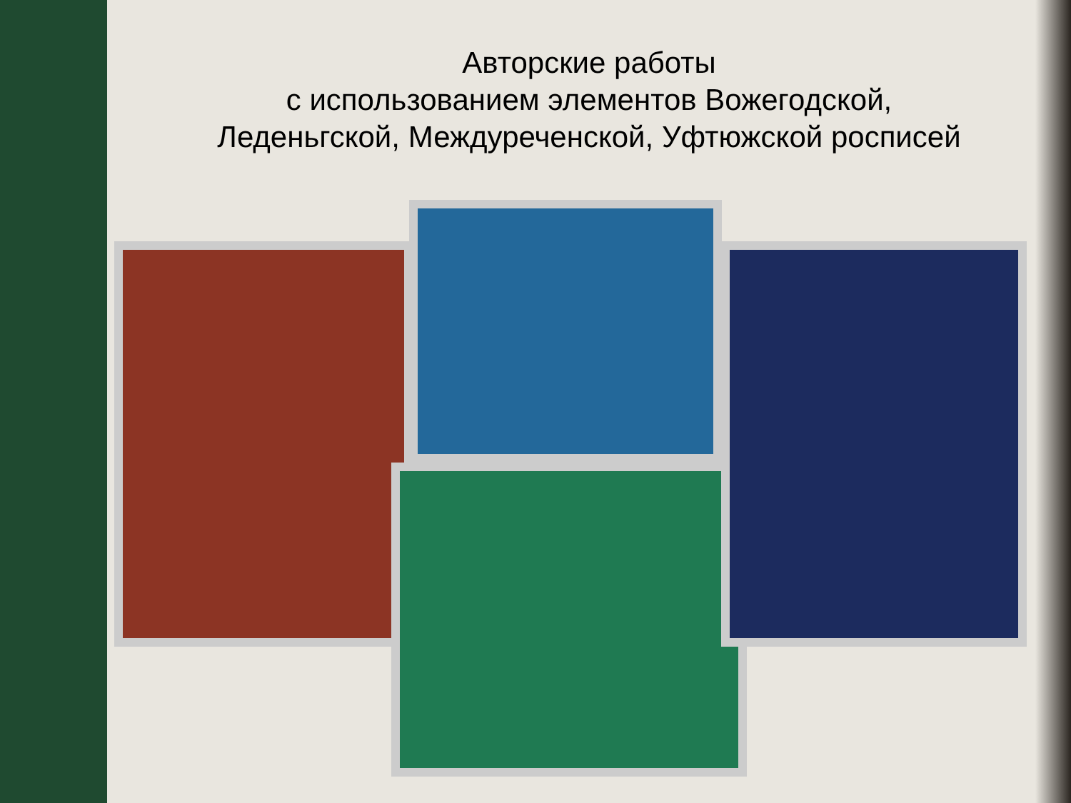Авторские работы
с использованием элементов Вожегодской,
Леденьгской, Междуреченской, Уфтюжской росписей